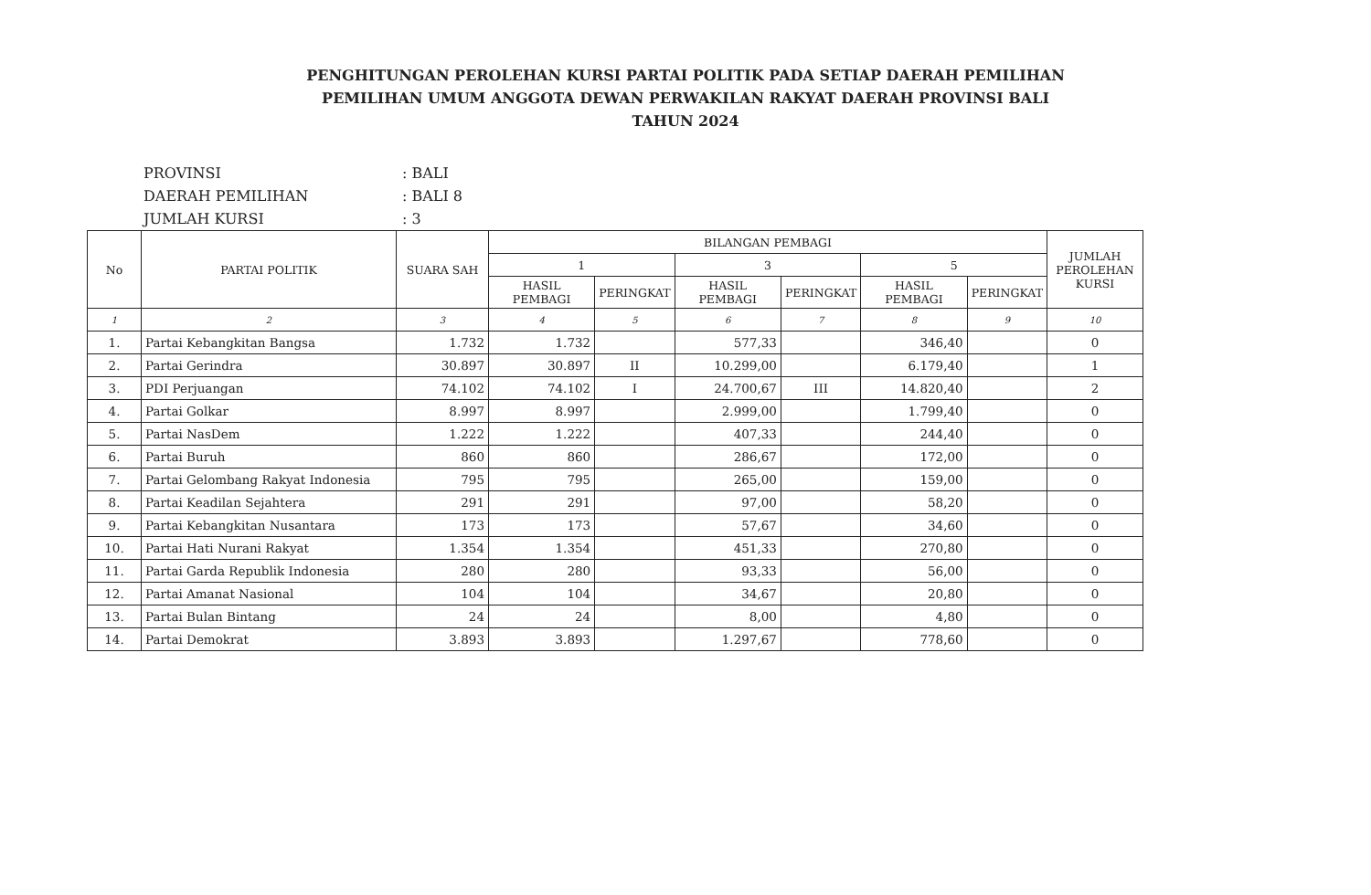PENGHITUNGAN PEROLEHAN KURSI PARTAI POLITIK PADA SETIAP DAERAH PEMILIHAN
PEMILIHAN UMUM ANGGOTA DEWAN PERWAKILAN RAKYAT DAERAH PROVINSI BALI
TAHUN 2024
PROVINSI: BALI
DAERAH PEMILIHAN: BALI 8
JUMLAH KURSI: 3
| No | PARTAI POLITIK | SUARA SAH | BILANGAN PEMBAGI | | | | | | JUMLAH PEROLEHAN KURSI |
| --- | --- | --- | --- | --- | --- | --- | --- | --- | --- |
| | | | 1 | | 3 | | 5 | | |
| | | | HASIL PEMBAGI | PERINGKAT | HASIL PEMBAGI | PERINGKAT | HASIL PEMBAGI | PERINGKAT | |
| 1 | 2 | 3 | 4 | 5 | 6 | 7 | 8 | 9 | 10 |
| 1. | Partai Kebangkitan Bangsa | 1.732 | 1.732 | | 577,33 | | 346,40 | | 0 |
| 2. | Partai Gerindra | 30.897 | 30.897 | II | 10.299,00 | | 6.179,40 | | 1 |
| 3. | PDI Perjuangan | 74.102 | 74.102 | I | 24.700,67 | III | 14.820,40 | | 2 |
| 4. | Partai Golkar | 8.997 | 8.997 | | 2.999,00 | | 1.799,40 | | 0 |
| 5. | Partai NasDem | 1.222 | 1.222 | | 407,33 | | 244,40 | | 0 |
| 6. | Partai Buruh | 860 | 860 | | 286,67 | | 172,00 | | 0 |
| 7. | Partai Gelombang Rakyat Indonesia | 795 | 795 | | 265,00 | | 159,00 | | 0 |
| 8. | Partai Keadilan Sejahtera | 291 | 291 | | 97,00 | | 58,20 | | 0 |
| 9. | Partai Kebangkitan Nusantara | 173 | 173 | | 57,67 | | 34,60 | | 0 |
| 10. | Partai Hati Nurani Rakyat | 1.354 | 1.354 | | 451,33 | | 270,80 | | 0 |
| 11. | Partai Garda Republik Indonesia | 280 | 280 | | 93,33 | | 56,00 | | 0 |
| 12. | Partai Amanat Nasional | 104 | 104 | | 34,67 | | 20,80 | | 0 |
| 13. | Partai Bulan Bintang | 24 | 24 | | 8,00 | | 4,80 | | 0 |
| 14. | Partai Demokrat | 3.893 | 3.893 | | 1.297,67 | | 778,60 | | 0 |